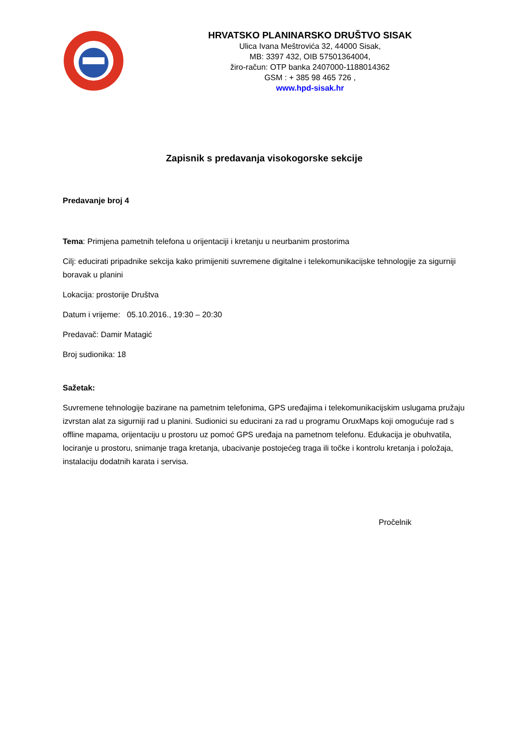HRVATSKO PLANINARSKO DRUŠTVO SISAK
Ulica Ivana Meštrovića 32, 44000 Sisak,
MB: 3397 432, OIB 57501364004,
žiro-račun: OTP banka 2407000-1188014362
GSM : + 385 98 465 726 ,
www.hpd-sisak.hr
Zapisnik s predavanja visokogorske sekcije
Predavanje broj 4
Tema: Primjena pametnih telefona u orijentaciji i kretanju u neurbanim prostorima
Cilj: educirati pripadnike sekcija kako primijeniti suvremene digitalne i telekomunikacijske tehnologije za sigurniji boravak u planini
Lokacija: prostorije Društva
Datum i vrijeme: 05.10.2016., 19:30 – 20:30
Predavač: Damir Matagić
Broj sudionika: 18
Sažetak:
Suvremene tehnologije bazirane na pametnim telefonima, GPS uređajima i telekomunikacijskim uslugama pružaju izvrstan alat za sigurniji rad u planini. Sudionici su educirani za rad u programu OruxMaps koji omogućuje rad s offline mapama, orijentaciju u prostoru uz pomoć GPS uređaja na pametnom telefonu. Edukacija je obuhvatila, lociranje u prostoru, snimanje traga kretanja, ubacivanje postojećeg traga ili točke i kontrolu kretanja i položaja, instalaciju dodatnih karata i servisa.
Pročelnik